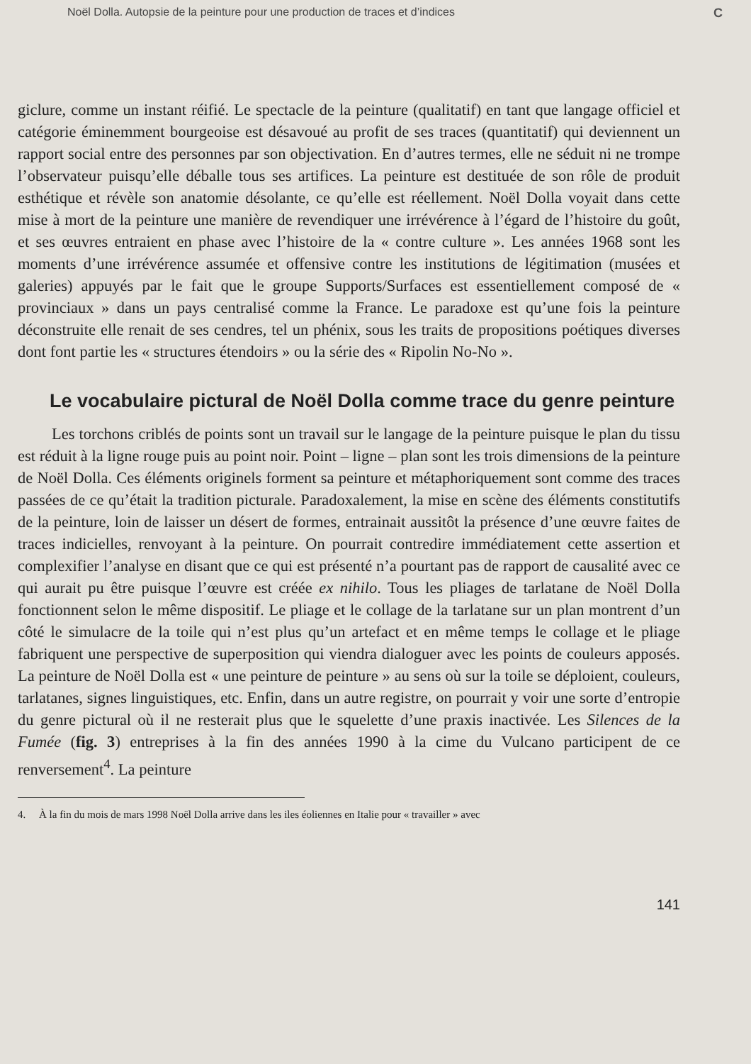Noël Dolla. Autopsie de la peinture pour une production de traces et d’indices C
giclure, comme un instant réifié. Le spectacle de la peinture (qualitatif) en tant que langage officiel et catégorie éminemment bourgeoise est désavoué au profit de ses traces (quantitatif) qui deviennent un rapport social entre des personnes par son objectivation. En d’autres termes, elle ne séduit ni ne trompe l’observateur puisqu’elle déballe tous ses artifices. La peinture est destituée de son rôle de produit esthétique et révèle son anatomie désolante, ce qu’elle est réellement. Noël Dolla voyait dans cette mise à mort de la peinture une manière de revendiquer une irrévérence à l’égard de l’histoire du goût, et ses œuvres entraient en phase avec l’histoire de la « contre culture ». Les années 1968 sont les moments d’une irrévérence assumée et offensive contre les institutions de légitimation (musées et galeries) appuyés par le fait que le groupe Supports/Surfaces est essentiellement composé de « provinciaux » dans un pays centralisé comme la France. Le paradoxe est qu’une fois la peinture déconstruite elle renait de ses cendres, tel un phénix, sous les traits de propositions poétiques diverses dont font partie les « structures étendoirs » ou la série des « Ripolin No-No ».
Le vocabulaire pictural de Noël Dolla comme trace du genre peinture
Les torchons criblés de points sont un travail sur le langage de la peinture puisque le plan du tissu est réduit à la ligne rouge puis au point noir. Point – ligne – plan sont les trois dimensions de la peinture de Noël Dolla. Ces éléments originels forment sa peinture et métaphoriquement sont comme des traces passées de ce qu’était la tradition picturale. Paradoxalement, la mise en scène des éléments constitutifs de la peinture, loin de laisser un désert de formes, entrainait aussitôt la présence d’une œuvre faites de traces indicielles, renvoyant à la peinture. On pourrait contredire immédiatement cette assertion et complexifier l’analyse en disant que ce qui est présenté n’a pourtant pas de rapport de causalité avec ce qui aurait pu être puisque l’œuvre est créée ex nihilo. Tous les pliages de tarlatane de Noël Dolla fonctionnent selon le même dispositif. Le pliage et le collage de la tarlatane sur un plan montrent d’un côté le simulacre de la toile qui n’est plus qu’un artefact et en même temps le collage et le pliage fabriquent une perspective de superposition qui viendra dialoguer avec les points de couleurs apposés. La peinture de Noël Dolla est « une peinture de peinture » au sens où sur la toile se déploient, couleurs, tarlatanes, signes linguistiques, etc. Enfin, dans un autre registre, on pourrait y voir une sorte d’entropie du genre pictural où il ne resterait plus que le squelette d’une praxis inactivée. Les Silences de la Fumée (fig. 3) entreprises à la fin des années 1990 à la cime du Vulcano participent de ce renversement<sup>4</sup>. La peinture
4. À la fin du mois de mars 1998 Noël Dolla arrive dans les iles éoliennes en Italie pour « travailler » avec
141